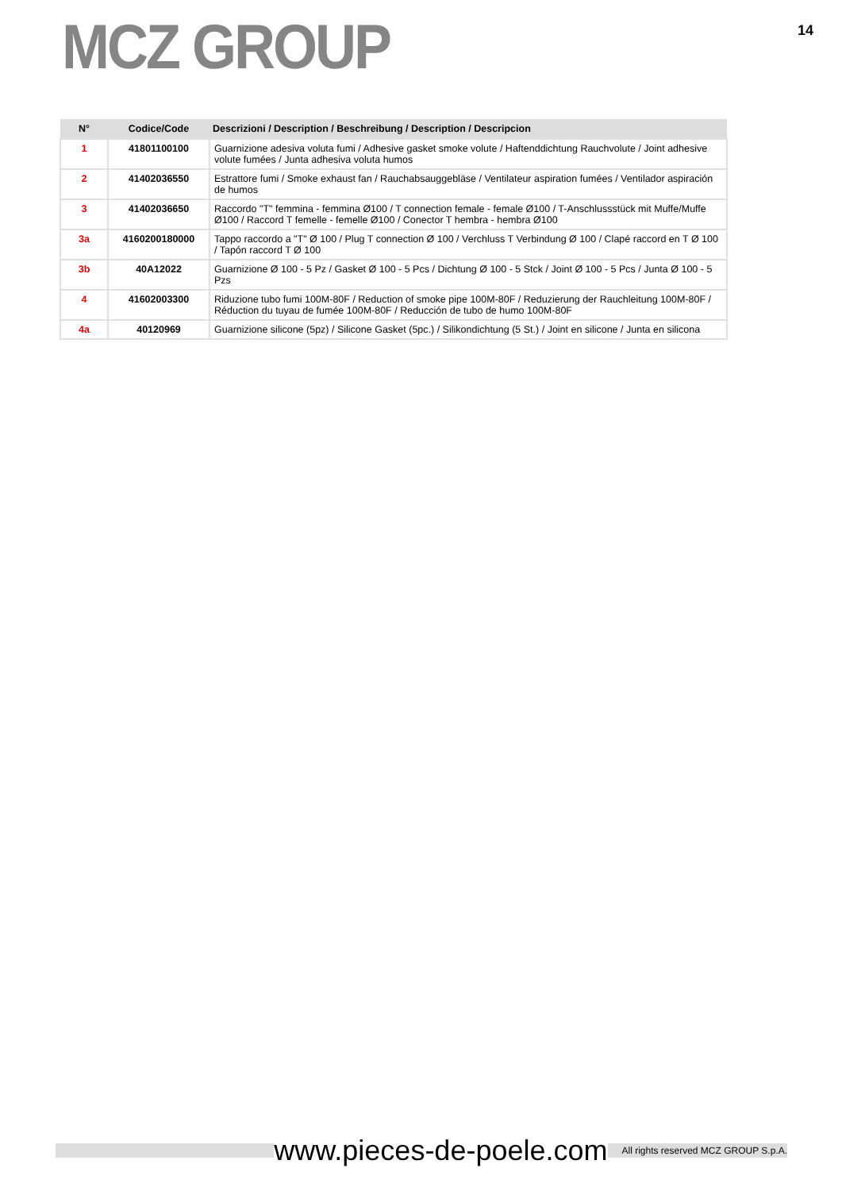MCZ GROUP
14
| N° | Codice/Code | Descrizioni / Description / Beschreibung / Description / Descripcion |
| --- | --- | --- |
| 1 | 41801100100 | Guarnizione adesiva voluta fumi / Adhesive gasket smoke volute / Haftenddichtung Rauchvolute / Joint adhesive volute fumées / Junta adhesiva voluta humos |
| 2 | 41402036550 | Estrattore fumi / Smoke exhaust fan / Rauchabsauggebläse / Ventilateur aspiration fumées / Ventilador aspiración de humos |
| 3 | 41402036650 | Raccordo "T" femmina - femmina Ø100 / T connection female - female Ø100 / T-Anschlussstück mit Muffe/Muffe Ø100 / Raccord T femelle - femelle Ø100 / Conector T hembra - hembra Ø100 |
| 3a | 4160200180000 | Tappo raccordo a "T" Ø 100 / Plug T connection Ø 100 / Verchluss T Verbindung Ø 100 / Clapé raccord en T Ø 100 / Tapón raccord T Ø 100 |
| 3b | 40A12022 | Guarnizione Ø 100 - 5 Pz / Gasket Ø 100 - 5 Pcs / Dichtung Ø 100 - 5 Stck / Joint Ø 100 - 5 Pcs / Junta Ø 100 - 5 Pzs |
| 4 | 41602003300 | Riduzione tubo fumi 100M-80F / Reduction of smoke pipe 100M-80F / Reduzierung der Rauchleitung 100M-80F / Réduction du tuyau de fumée 100M-80F / Reducción de tubo de humo 100M-80F |
| 4a | 40120969 | Guarnizione silicone (5pz) / Silicone Gasket (5pc.) / Silikondichtung (5 St.) / Joint en silicone / Junta en silicona |
www.pieces-de-poele.com All rights reserved MCZ GROUP S.p.A.